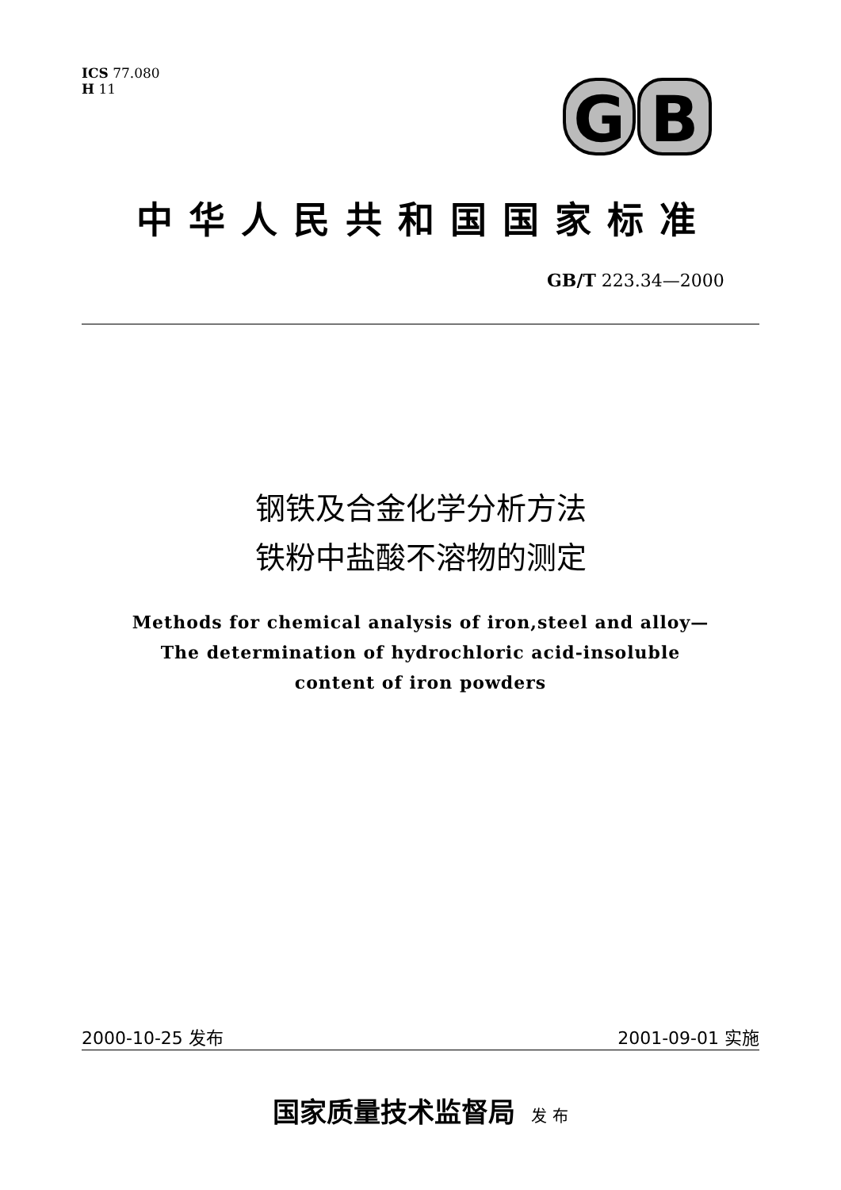ICS 77.080
H 11
G
B
中华人民共和国国家标准
GB/T 223.34—2000
钢铁及合金化学分析方法
铁粉中盐酸不溶物的测定
Methods for chemical analysis of iron,steel and alloy—
The determination of hydrochloric acid-insoluble
content of iron powders
2000-10-25 发布 2001-09-01 实施
国家质量技术监督局 发 布